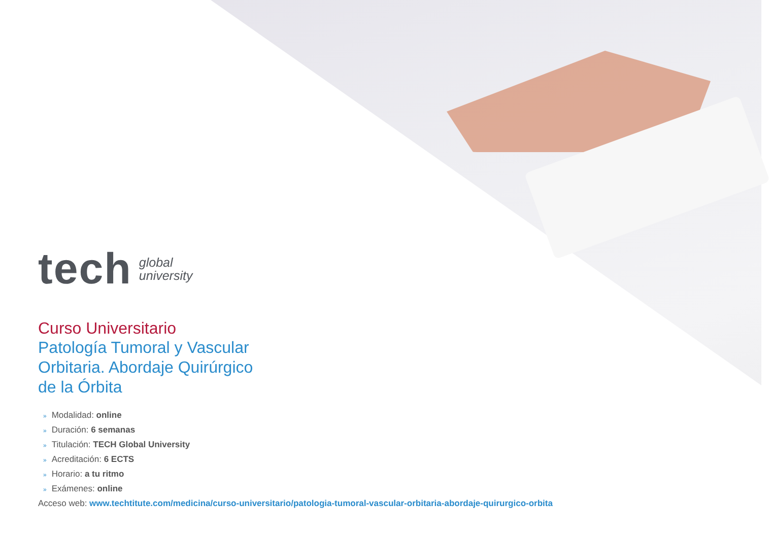tech
global
university
Curso Universitario
Patología Tumoral y Vascular
Orbitaria. Abordaje Quirúrgico
de la Órbita
» Modalidad: online
» Duración: 6 semanas
» Titulación: TECH Global University
» Acreditación: 6 ECTS
» Horario: a tu ritmo
» Exámenes: online
Acceso web: www.techtitute.com/medicina/curso-universitario/patologia-tumoral-vascular-orbitaria-abordaje-quirurgico-orbita